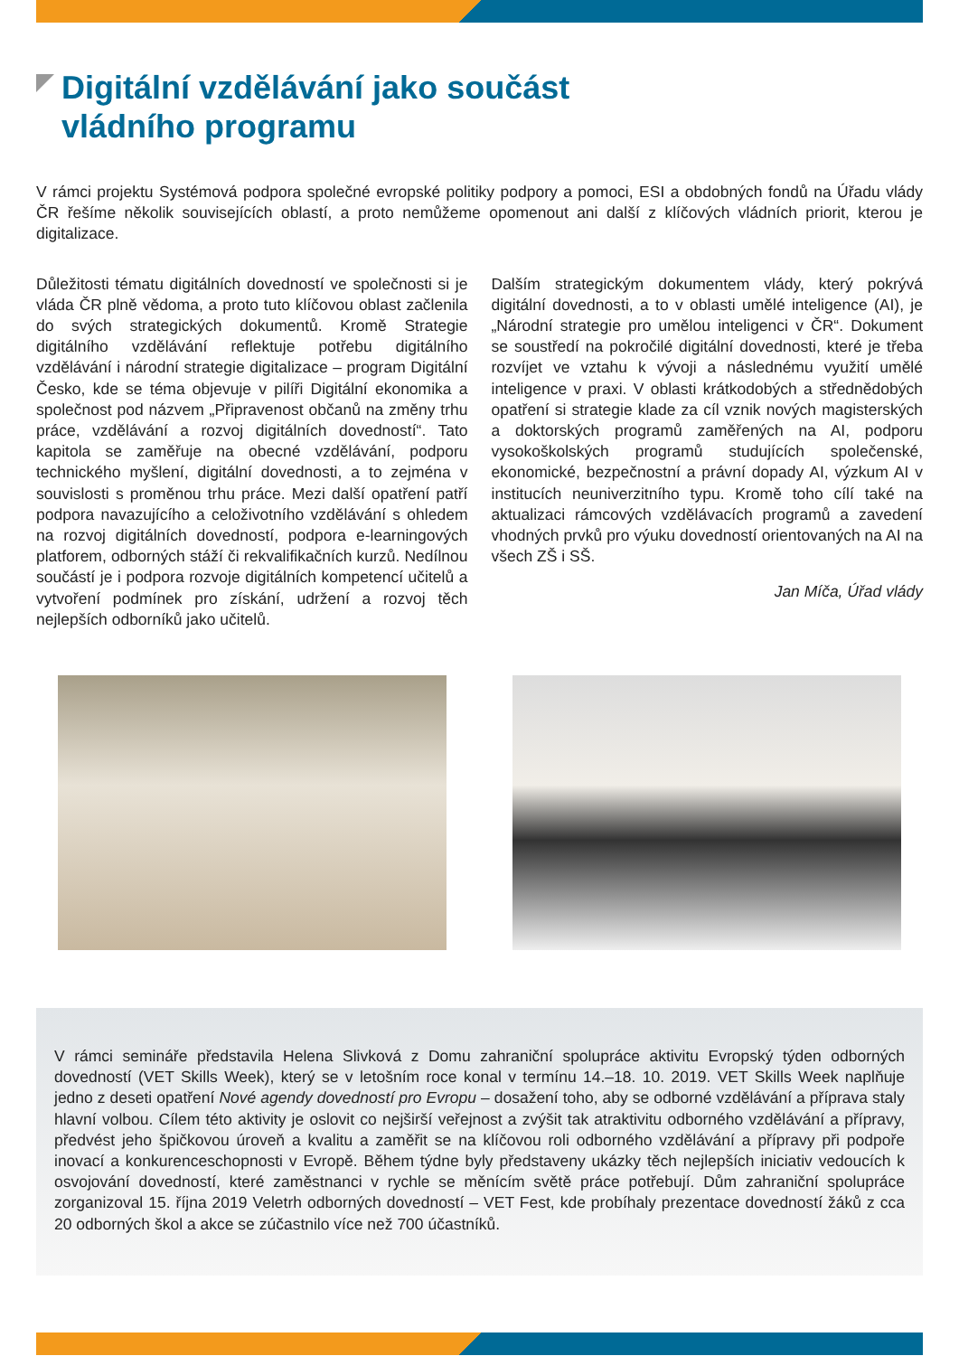Digitální vzdělávání jako součást
vládního programu
V rámci projektu Systémová podpora společné evropské politiky podpory a pomoci, ESI a obdobných fondů na Úřadu vlády ČR řešíme několik souvisejících oblastí, a proto nemůžeme opomenout ani další z klíčových vládních priorit, kterou je digitalizace.
Důležitosti tématu digitálních dovedností ve společnosti si je vláda ČR plně vědoma, a proto tuto klíčovou oblast začlenila do svých strategických dokumentů. Kromě Strategie digitálního vzdělávání reflektuje potřebu digitálního vzdělávání i národní strategie digitalizace – program Digitální Česko, kde se téma objevuje v pilíři Digitální ekonomika a společnost pod názvem „Připravenost občanů na změny trhu práce, vzdělávání a rozvoj digitálních dovedností“. Tato kapitola se zaměřuje na obecné vzdělávání, podporu technického myšlení, digitální dovednosti, a to zejména v souvislosti s proměnou trhu práce. Mezi další opatření patří podpora navazujícího a celoživotního vzdělávání s ohledem na rozvoj digitálních dovedností, podpora e-learningových platforem, odborných stáží či rekvalifikačních kurzů. Nedílnou součástí je i podpora rozvoje digitálních kompetencí učitelů a vytvoření podmínek pro získání, udržení a rozvoj těch nejlepších odborníků jako učitelů.
Dalším strategickým dokumentem vlády, který pokrývá digitální dovednosti, a to v oblasti umělé inteligence (AI), je „Národní strategie pro umělou inteligenci v ČR“. Dokument se soustředí na pokročilé digitální dovednosti, které je třeba rozvíjet ve vztahu k vývoji a následnému využití umělé inteligence v praxi. V oblasti krátkodobých a střednědobých opatření si strategie klade za cíl vznik nových magisterských a doktorských programů zaměřených na AI, podporu vysokoškolských programů studujících společenské, ekonomické, bezpečnostní a právní dopady AI, výzkum AI v institucích neuniverzitního typu. Kromě toho cílí také na aktualizaci rámcových vzdělávacích programů a zavedení vhodných prvků pro výuku dovedností orientovaných na AI na všech ZŠ i SŠ.
Jan Míča, Úřad vlády
V rámci semináře představila Helena Slivková z Domu zahraniční spolupráce aktivitu Evropský týden odborných dovedností (VET Skills Week), který se v letošním roce konal v termínu 14.–18. 10. 2019. VET Skills Week naplňuje jedno z deseti opatření Nové agendy dovedností pro Evropu – dosažení toho, aby se odborné vzdělávání a příprava staly hlavní volbou. Cílem této aktivity je oslovit co nejširší veřejnost a zvýšit tak atraktivitu odborného vzdělávání a přípravy, předvést jeho špičkovou úroveň a kvalitu a zaměřit se na klíčovou roli odborného vzdělávání a přípravy při podpoře inovací a konkurenceschopnosti v Evropě. Během týdne byly představeny ukázky těch nejlepších iniciativ vedoucích k osvojování dovedností, které zaměstnanci v rychle se měnícím světě práce potřebují. Dům zahraniční spolupráce zorganizoval 15. října 2019 Veletrh odborných dovedností – VET Fest, kde probíhaly prezentace dovedností žáků z cca 20 odborných škol a akce se zúčastnilo více než 700 účastníků.